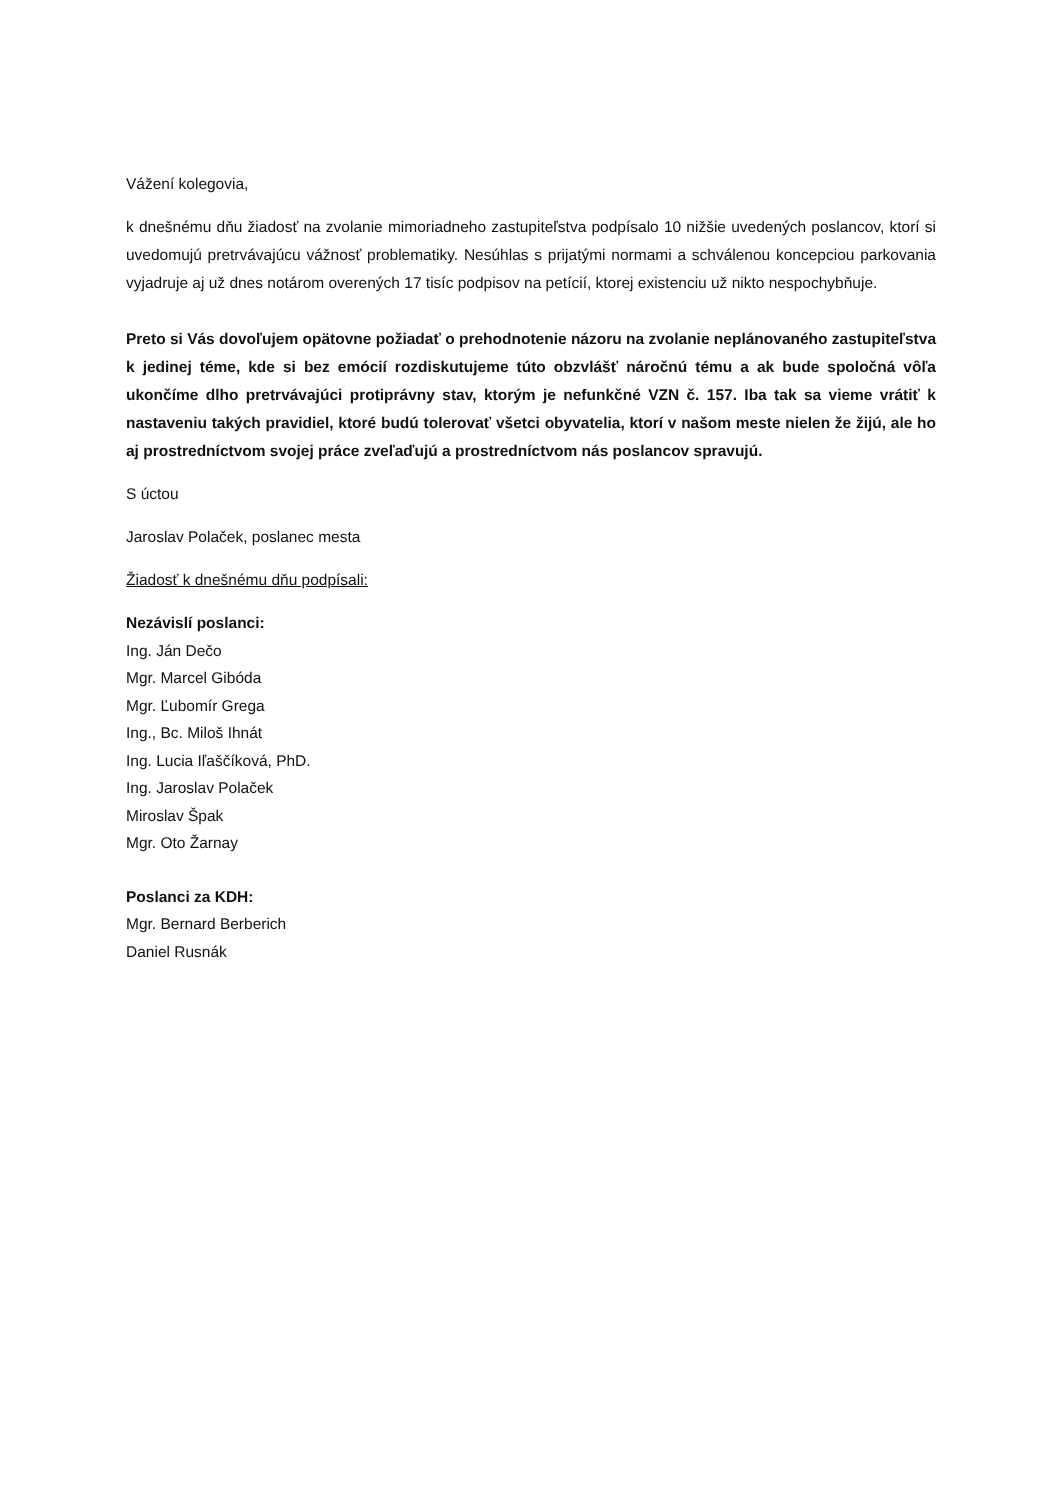Vážení kolegovia,
k dnešnému dňu žiadosť na zvolanie mimoriadneho zastupiteľstva podpísalo 10 nižšie uvedených poslancov, ktorí si uvedomujú pretrvávajúcu vážnosť problematiky. Nesúhlas s prijatými normami a schválenou koncepciou parkovania vyjadruje aj už dnes notárom overených 17 tisíc podpisov na petícií, ktorej existenciu už nikto nespochybňuje.
Preto si Vás dovoľujem opätovne požiadať o prehodnotenie názoru na zvolanie neplánovaného zastupiteľstva k jedinej téme, kde si bez emócií rozdiskutujeme túto obzvlášť náročnú tému a ak bude spoločná vôľa ukončíme dlho pretrvávajúci protiprávny stav, ktorým je nefunkčné VZN č. 157. Iba tak sa vieme vrátiť k nastaveniu takých pravidiel, ktoré budú tolerovať všetci obyvatelia, ktorí v našom meste nielen že žijú, ale ho aj prostredníctvom svojej práce zveľaďujú a prostredníctvom nás poslancov spravujú.
S úctou
Jaroslav Polaček, poslanec mesta
Žiadosť k dnešnému dňu podpísali:
Nezávislí poslanci:
Ing. Ján Dečo
Mgr. Marcel Gibóda
Mgr. Ľubomír Grega
Ing., Bc. Miloš Ihnát
Ing. Lucia Iľaščíková, PhD.
Ing. Jaroslav Polaček
Miroslav Špak
Mgr. Oto Žarnay
Poslanci za KDH:
Mgr. Bernard Berberich
Daniel Rusnák